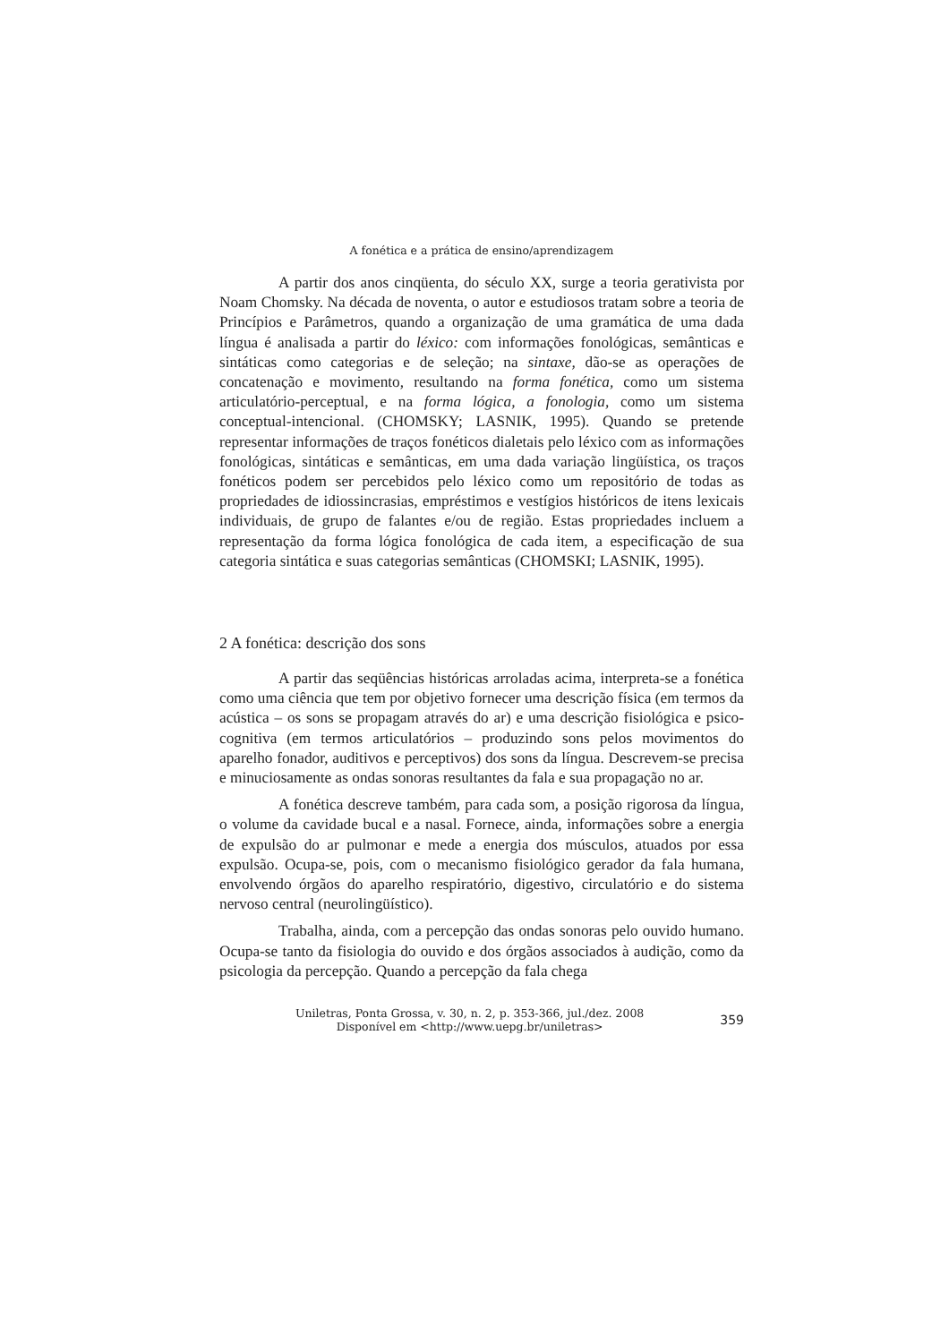A fonética e a prática de ensino/aprendizagem
A partir dos anos cinqüenta, do século XX, surge a teoria gerativista por Noam Chomsky. Na década de noventa, o autor e estudiosos tratam sobre a teoria de Princípios e Parâmetros, quando a organização de uma gramática de uma dada língua é analisada a partir do léxico: com informações fonológicas, semânticas e sintáticas como categorias e de seleção; na sintaxe, dão-se as operações de concatenação e movimento, resultando na forma fonética, como um sistema articulatório-perceptual, e na forma lógica, a fonologia, como um sistema conceptual-intencional. (CHOMSKY; LASNIK, 1995). Quando se pretende representar informações de traços fonéticos dialetais pelo léxico com as informações fonológicas, sintáticas e semânticas, em uma dada variação lingüística, os traços fonéticos podem ser percebidos pelo léxico como um repositório de todas as propriedades de idiossincrasias, empréstimos e vestígios históricos de itens lexicais individuais, de grupo de falantes e/ou de região. Estas propriedades incluem a representação da forma lógica fonológica de cada item, a especificação de sua categoria sintática e suas categorias semânticas (CHOMSKI; LASNIK, 1995).
2 A fonética: descrição dos sons
A partir das seqüências históricas arroladas acima, interpreta-se a fonética como uma ciência que tem por objetivo fornecer uma descrição física (em termos da acústica – os sons se propagam através do ar) e uma descrição fisiológica e psico-cognitiva (em termos articulatórios – produzindo sons pelos movimentos do aparelho fonador, auditivos e perceptivos) dos sons da língua. Descrevem-se precisa e minuciosamente as ondas sonoras resultantes da fala e sua propagação no ar.
A fonética descreve também, para cada som, a posição rigorosa da língua, o volume da cavidade bucal e a nasal. Fornece, ainda, informações sobre a energia de expulsão do ar pulmonar e mede a energia dos músculos, atuados por essa expulsão. Ocupa-se, pois, com o mecanismo fisiológico gerador da fala humana, envolvendo órgãos do aparelho respiratório, digestivo, circulatório e do sistema nervoso central (neurolingüístico).
Trabalha, ainda, com a percepção das ondas sonoras pelo ouvido humano. Ocupa-se tanto da fisiologia do ouvido e dos órgãos associados à audição, como da psicologia da percepção. Quando a percepção da fala chega
Uniletras, Ponta Grossa, v. 30, n. 2, p. 353-366, jul./dez. 2008
Disponível em <http://www.uepg.br/uniletras>
359